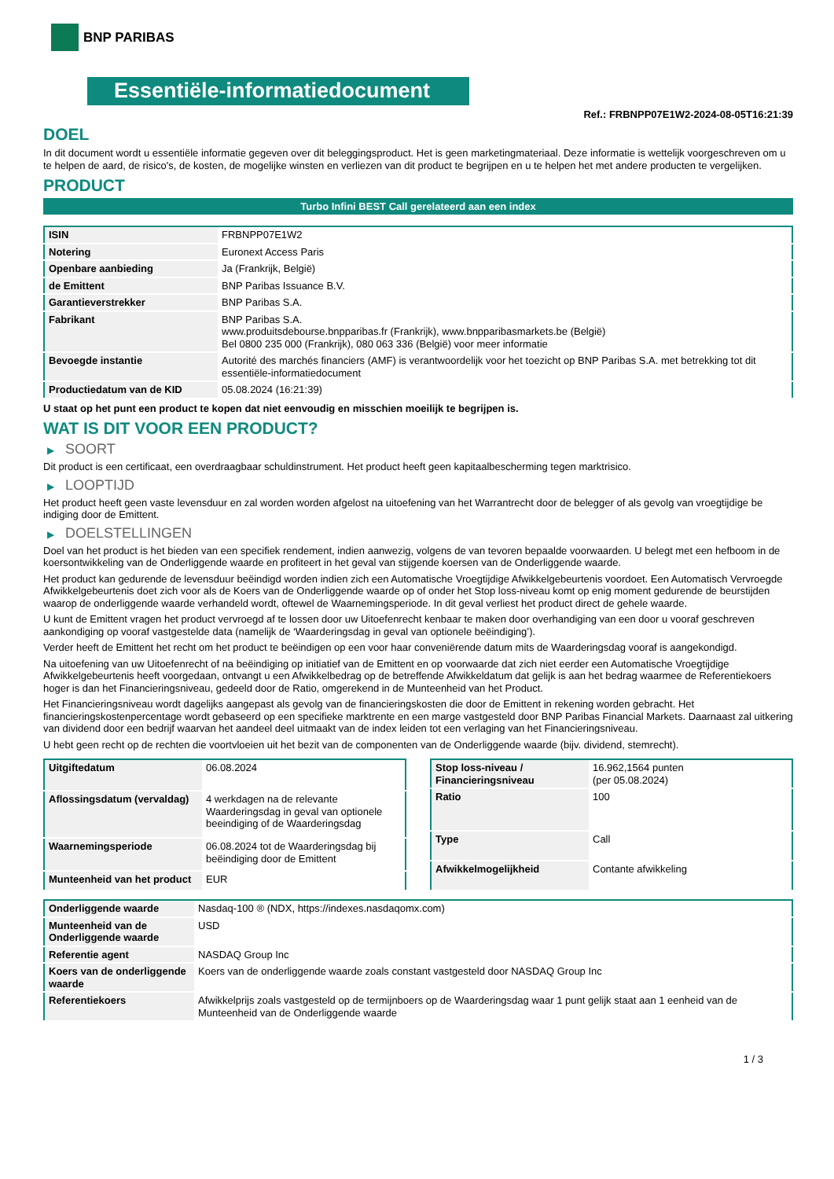BNP PARIBAS
Essentiële-informatiedocument
Ref.: FRBNPP07E1W2-2024-08-05T16:21:39
DOEL
In dit document wordt u essentiële informatie gegeven over dit beleggingsproduct. Het is geen marketingmateriaal. Deze informatie is wettelijk voorgeschreven om u te helpen de aard, de risico's, de kosten, de mogelijke winsten en verliezen van dit product te begrijpen en u te helpen het met andere producten te vergelijken.
PRODUCT
Turbo Infini BEST Call gerelateerd aan een index
| ISIN | FRBNPP07E1W2 |
| Notering | Euronext Access Paris |
| Openbare aanbieding | Ja (Frankrijk, België) |
| de Emittent | BNP Paribas Issuance B.V. |
| Garantieverstrekker | BNP Paribas S.A. |
| Fabrikant | BNP Paribas S.A. www.produitsdebourse.bnpparibas.fr (Frankrijk), www.bnpparibasmarkets.be (België) Bel 0800 235 000 (Frankrijk), 080 063 336 (België) voor meer informatie |
| Bevoegde instantie | Autorité des marchés financiers (AMF) is verantwoordelijk voor het toezicht op BNP Paribas S.A. met betrekking tot dit essentiële-informatiedocument |
| Productiedatum van de KID | 05.08.2024 (16:21:39) |
U staat op het punt een product te kopen dat niet eenvoudig en misschien moeilijk te begrijpen is.
WAT IS DIT VOOR EEN PRODUCT?
▶ SOORT
Dit product is een certificaat, een overdraagbaar schuldinstrument. Het product heeft geen kapitaalbescherming tegen marktrisico.
▶ LOOPTIJD
Het product heeft geen vaste levensduur en zal worden worden afgelost na uitoefening van het Warrantrecht door de belegger of als gevolg van vroegtijdige be indiging door de Emittent.
▶ DOELSTELLINGEN
Doel van het product is het bieden van een specifiek rendement, indien aanwezig, volgens de van tevoren bepaalde voorwaarden. U belegt met een hefboom in de koersontwikkeling van de Onderliggende waarde en profiteert in het geval van stijgende koersen van de Onderliggende waarde.
Het product kan gedurende de levensduur beëindigd worden indien zich een Automatische Vroegtijdige Afwikkelgebeurtenis voordoet. Een Automatisch Vervroegde Afwikkelgebeurtenis doet zich voor als de Koers van de Onderliggende waarde op of onder het Stop loss-niveau komt op enig moment gedurende de beurstijden waarop de onderliggende waarde verhandeld wordt, oftewel de Waarnemingsperiode. In dit geval verliest het product direct de gehele waarde.
U kunt de Emittent vragen het product vervroegd af te lossen door uw Uitoefenrecht kenbaar te maken door overhandiging van een door u vooraf geschreven aankondiging op vooraf vastgestelde data (namelijk de ‘Waarderingsdag in geval van optionele beëindiging’).
Verder heeft de Emittent het recht om het product te beëindigen op een voor haar conveniërende datum mits de Waarderingsdag vooraf is aangekondigd.
Na uitoefening van uw Uitoefenrecht of na beëindiging op initiatief van de Emittent en op voorwaarde dat zich niet eerder een Automatische Vroegtijdige Afwikkelgebeurtenis heeft voorgedaan, ontvangt u een Afwikkelbedrag op de betreffende Afwikkeldatum dat gelijk is aan het bedrag waarmee de Referentiekoers hoger is dan het Financieringsniveau, gedeeld door de Ratio, omgerekend in de Munteenheid van het Product.
Het Financieringsniveau wordt dagelijks aangepast als gevolg van de financieringskosten die door de Emittent in rekening worden gebracht. Het financieringskostenpercentage wordt gebaseerd op een specifieke marktrente en een marge vastgesteld door BNP Paribas Financial Markets. Daarnaast zal uitkering van dividend door een bedrijf waarvan het aandeel deel uitmaakt van de index leiden tot een verlaging van het Financieringsniveau.
U hebt geen recht op de rechten die voortvloeien uit het bezit van de componenten van de Onderliggende waarde (bijv. dividend, stemrecht).
| Uitgiftedatum | 06.08.2024 |
| Aflossingsdatum (vervaldag) | 4 werkdagen na de relevante Waarderingsdag in geval van optionele beeindiging of de Waarderingsdag |
| Waarnemingsperiode | 06.08.2024 tot de Waarderingsdag bij beëindiging door de Emittent |
| Munteenheid van het product | EUR |
| Stop loss-niveau / Financieringsniveau | 16.962,1564 punten (per 05.08.2024) |
| Ratio | 100 |
| Type | Call |
| Afwikkelmogelijkheid | Contante afwikkeling |
| Onderliggende waarde | Nasdaq-100 ® (NDX, https://indexes.nasdaqomx.com) |
| Munteenheid van de Onderliggende waarde | USD |
| Referentie agent | NASDAQ Group Inc |
| Koers van de onderliggende waarde | Koers van de onderliggende waarde zoals constant vastgesteld door NASDAQ Group Inc |
| Referentiekoers | Afwikkelprijs zoals vastgesteld op de termijnboers op de Waarderingsdag waar 1 punt gelijk staat aan 1 eenheid van de Munteenheid van de Onderliggende waarde |
1 / 3